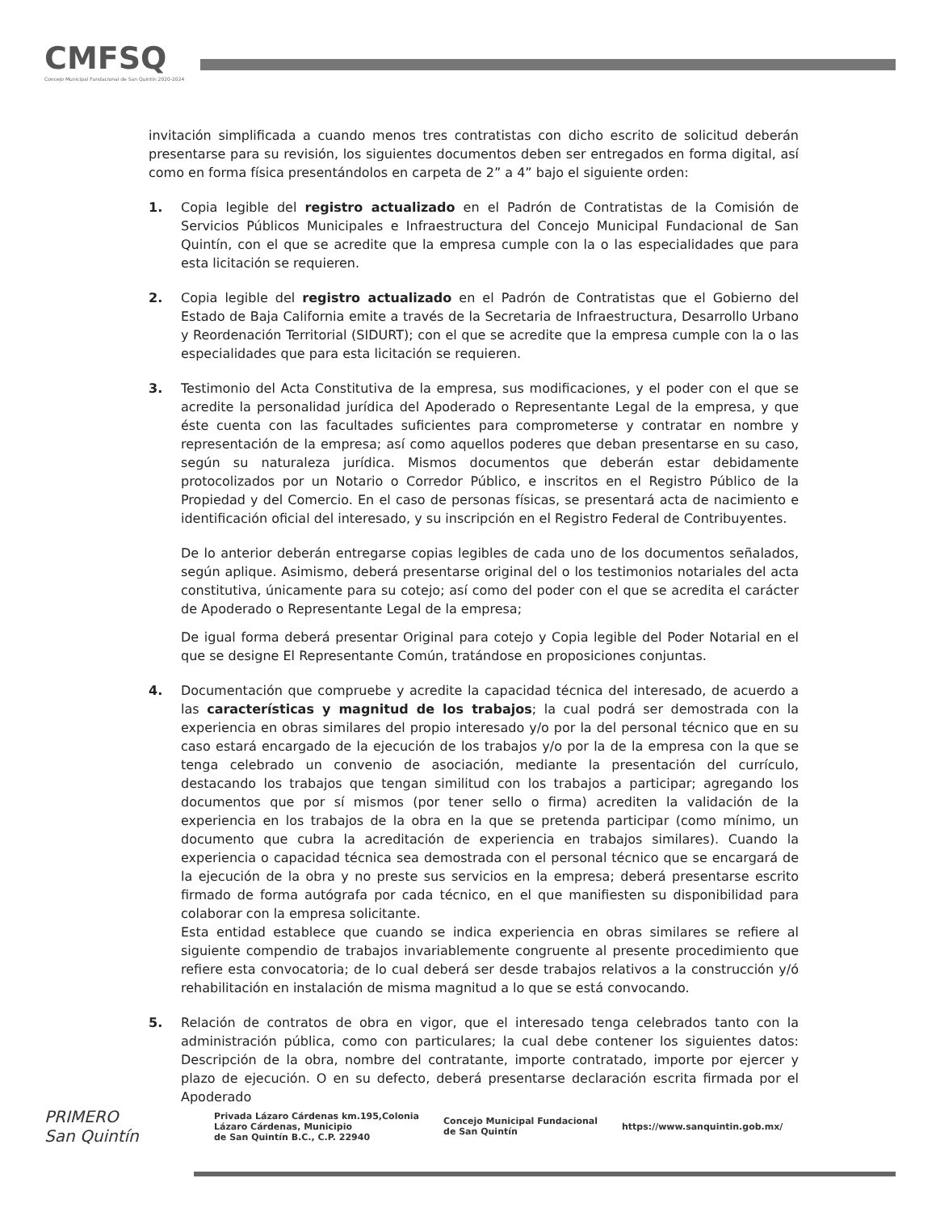CMFSQ
Concejo Municipal Fundacional de San Quintín 2020-2024
invitación simplificada a cuando menos tres contratistas con dicho escrito de solicitud deberán presentarse para su revisión, los siguientes documentos deben ser entregados en forma digital, así como en forma física presentándolos en carpeta de 2” a 4” bajo el siguiente orden:
1. Copia legible del registro actualizado en el Padrón de Contratistas de la Comisión de Servicios Públicos Municipales e Infraestructura del Concejo Municipal Fundacional de San Quintín, con el que se acredite que la empresa cumple con la o las especialidades que para esta licitación se requieren.
2. Copia legible del registro actualizado en el Padrón de Contratistas que el Gobierno del Estado de Baja California emite a través de la Secretaria de Infraestructura, Desarrollo Urbano y Reordenación Territorial (SIDURT); con el que se acredite que la empresa cumple con la o las especialidades que para esta licitación se requieren.
3. Testimonio del Acta Constitutiva de la empresa, sus modificaciones, y el poder con el que se acredite la personalidad jurídica del Apoderado o Representante Legal de la empresa, y que éste cuenta con las facultades suficientes para comprometerse y contratar en nombre y representación de la empresa; así como aquellos poderes que deban presentarse en su caso, según su naturaleza jurídica. Mismos documentos que deberán estar debidamente protocolizados por un Notario o Corredor Público, e inscritos en el Registro Público de la Propiedad y del Comercio. En el caso de personas físicas, se presentará acta de nacimiento e identificación oficial del interesado, y su inscripción en el Registro Federal de Contribuyentes.
De lo anterior deberán entregarse copias legibles de cada uno de los documentos señalados, según aplique. Asimismo, deberá presentarse original del o los testimonios notariales del acta constitutiva, únicamente para su cotejo; así como del poder con el que se acredita el carácter de Apoderado o Representante Legal de la empresa;
De igual forma deberá presentar Original para cotejo y Copia legible del Poder Notarial en el que se designe El Representante Común, tratándose en proposiciones conjuntas.
4. Documentación que compruebe y acredite la capacidad técnica del interesado, de acuerdo a las características y magnitud de los trabajos; la cual podrá ser demostrada con la experiencia en obras similares del propio interesado y/o por la del personal técnico que en su caso estará encargado de la ejecución de los trabajos y/o por la de la empresa con la que se tenga celebrado un convenio de asociación, mediante la presentación del currículo, destacando los trabajos que tengan similitud con los trabajos a participar; agregando los documentos que por sí mismos (por tener sello o firma) acrediten la validación de la experiencia en los trabajos de la obra en la que se pretenda participar (como mínimo, un documento que cubra la acreditación de experiencia en trabajos similares). Cuando la experiencia o capacidad técnica sea demostrada con el personal técnico que se encargará de la ejecución de la obra y no preste sus servicios en la empresa; deberá presentarse escrito firmado de forma autógrafa por cada técnico, en el que manifiesten su disponibilidad para colaborar con la empresa solicitante.
Esta entidad establece que cuando se indica experiencia en obras similares se refiere al siguiente compendio de trabajos invariablemente congruente al presente procedimiento que refiere esta convocatoria; de lo cual deberá ser desde trabajos relativos a la construcción y/ó rehabilitación en instalación de misma magnitud a lo que se está convocando.
5. Relación de contratos de obra en vigor, que el interesado tenga celebrados tanto con la administración pública, como con particulares; la cual debe contener los siguientes datos: Descripción de la obra, nombre del contratante, importe contratado, importe por ejercer y plazo de ejecución. O en su defecto, deberá presentarse declaración escrita firmada por el Apoderado
PRIMERO
San Quintín
Privada Lázaro Cárdenas km.195,Colonia
Lázaro Cárdenas, Municipio
de San Quintín B.C., C.P. 22940
Concejo Municipal Fundacional
de San Quintín
https://www.sanquintin.gob.mx/